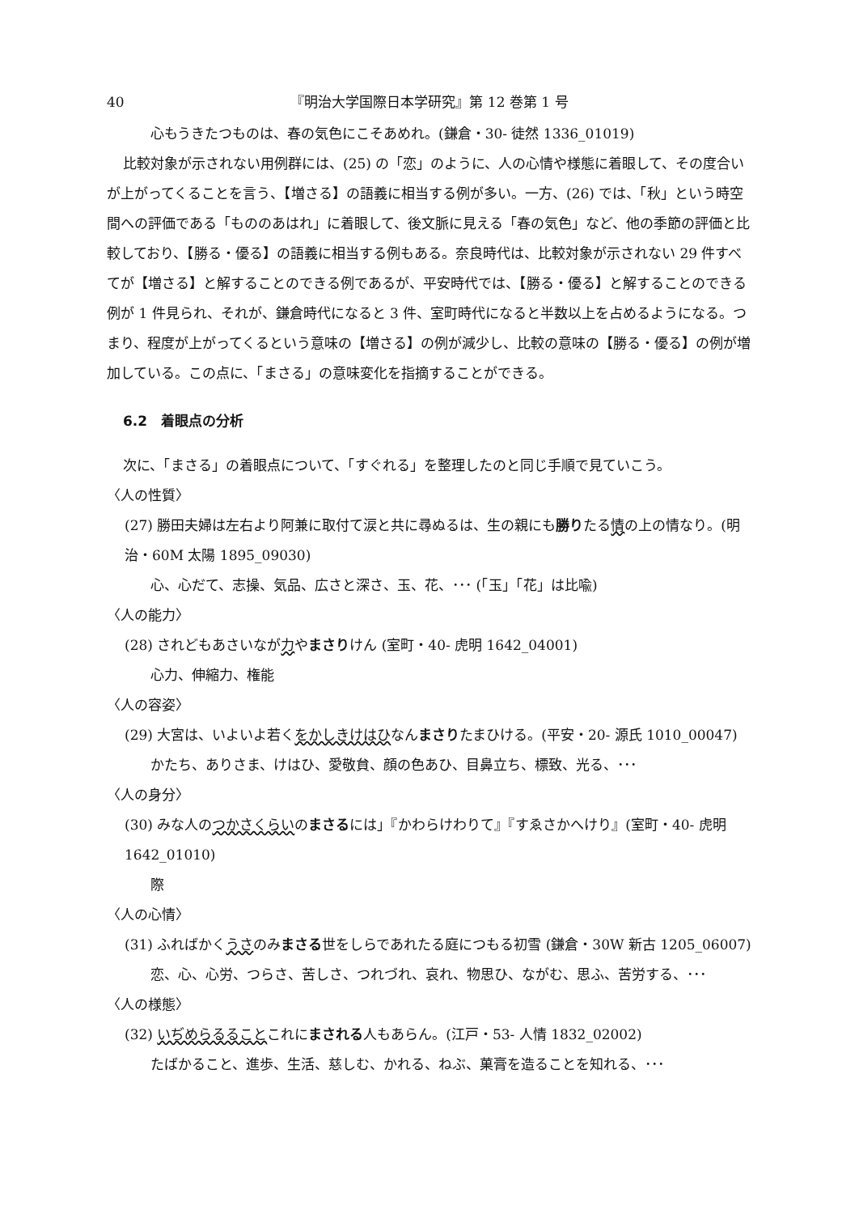40 『明治大学国際日本学研究』第 12 巻第 1 号
心もうきたつものは、春の気色にこそあめれ。(鎌倉・30- 徒然 1336_01019)
比較対象が示されない用例群には、(25) の「恋」のように、人の心情や様態に着眼して、その度合いが上がってくることを言う、【増さる】の語義に相当する例が多い。一方、(26) では、「秋」という時空間への評価である「もののあはれ」に着眼して、後文脈に見える「春の気色」など、他の季節の評価と比較しており、【勝る・優る】の語義に相当する例もある。奈良時代は、比較対象が示されない 29 件すべてが【増さる】と解することのできる例であるが、平安時代では、【勝る・優る】と解することのできる例が 1 件見られ、それが、鎌倉時代になると 3 件、室町時代になると半数以上を占めるようになる。つまり、程度が上がってくるという意味の【増さる】の例が減少し、比較の意味の【勝る・優る】の例が増加している。この点に、「まさる」の意味変化を指摘することができる。
6.2　着眼点の分析
次に、「まさる」の着眼点について、「すぐれる」を整理したのと同じ手順で見ていこう。
〈人の性質〉
(27) 勝田夫婦は左右より阿兼に取付て涙と共に尋ぬるは、生の親にも勝りたる情の上の情なり。(明治・60M 太陽 1895_09030)
心、心だて、志操、気品、広さと深さ、玉、花、･･･ (「玉」「花」は比喩)
〈人の能力〉
(28) されどもあさいなが力やまさりけん (室町・40- 虎明 1642_04001)
心力、伸縮力、権能
〈人の容姿〉
(29) 大宮は、いよいよ若くをかしきけはひなんまさりたまひける。(平安・20- 源氏 1010_00047)
かたち、ありさま、けはひ、愛敬貟、顔の色あひ、目鼻立ち、標致、光る、･･･
〈人の身分〉
(30) みな人のつかさくらいのまさるには」『かわらけわりて』『すゑさかへけり』(室町・40- 虎明 1642_01010)
際
〈人の心情〉
(31) ふればかくうさのみまさる世をしらであれたる庭につもる初雪 (鎌倉・30W 新古 1205_06007)
恋、心、心労、つらさ、苦しさ、つれづれ、哀れ、物思ひ、ながむ、思ふ、苦労する、･･･
〈人の様態〉
(32) いぢめらるることこれにまされる人もあらん。(江戸・53- 人情 1832_02002)
たばかること、進歩、生活、慈しむ、かれる、ねぶ、菓膏を造ることを知れる、･･･